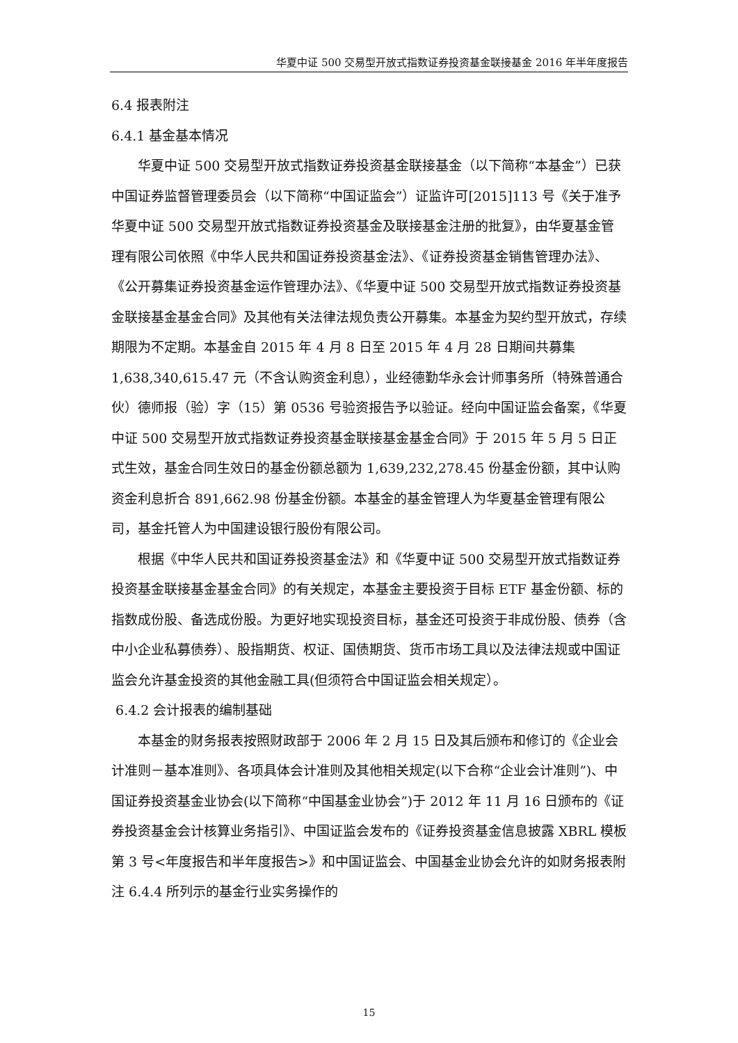华夏中证 500 交易型开放式指数证券投资基金联接基金 2016 年半年度报告
6.4 报表附注
6.4.1 基金基本情况
华夏中证 500 交易型开放式指数证券投资基金联接基金（以下简称“本基金”）已获中国证券监督管理委员会（以下简称“中国证监会”）证监许可[2015]113 号《关于准予华夏中证 500 交易型开放式指数证券投资基金及联接基金注册的批复》，由华夏基金管理有限公司依照《中华人民共和国证券投资基金法》、《证券投资基金销售管理办法》、《公开募集证券投资基金运作管理办法》、《华夏中证 500 交易型开放式指数证券投资基金联接基金基金合同》及其他有关法律法规负责公开募集。本基金为契约型开放式，存续期限为不定期。本基金自 2015 年 4 月 8 日至 2015 年 4 月 28 日期间共募集 1,638,340,615.47 元（不含认购资金利息），业经德勤华永会计师事务所（特殊普通合伙）德师报（验）字（15）第 0536 号验资报告予以验证。经向中国证监会备案，《华夏中证 500 交易型开放式指数证券投资基金联接基金基金合同》于 2015 年 5 月 5 日正式生效，基金合同生效日的基金份额总额为 1,639,232,278.45 份基金份额，其中认购资金利息折合 891,662.98 份基金份额。本基金的基金管理人为华夏基金管理有限公司，基金托管人为中国建设银行股份有限公司。
根据《中华人民共和国证券投资基金法》和《华夏中证 500 交易型开放式指数证券投资基金联接基金基金合同》的有关规定，本基金主要投资于目标 ETF 基金份额、标的指数成份股、备选成份股。为更好地实现投资目标，基金还可投资于非成份股、债券（含中小企业私募债券）、股指期货、权证、国债期货、货币市场工具以及法律法规或中国证监会允许基金投资的其他金融工具(但须符合中国证监会相关规定）。
6.4.2 会计报表的编制基础
本基金的财务报表按照财政部于 2006 年 2 月 15 日及其后颁布和修订的《企业会计准则－基本准则》、各项具体会计准则及其他相关规定(以下合称“企业会计准则”)、中国证券投资基金业协会(以下简称“中国基金业协会”)于 2012 年 11 月 16 日颁布的《证券投资基金会计核算业务指引》、中国证监会发布的《证券投资基金信息披露 XBRL 模板第 3 号<年度报告和半年度报告>》和中国证监会、中国基金业协会允许的如财务报表附注 6.4.4 所列示的基金行业实务操作的
15